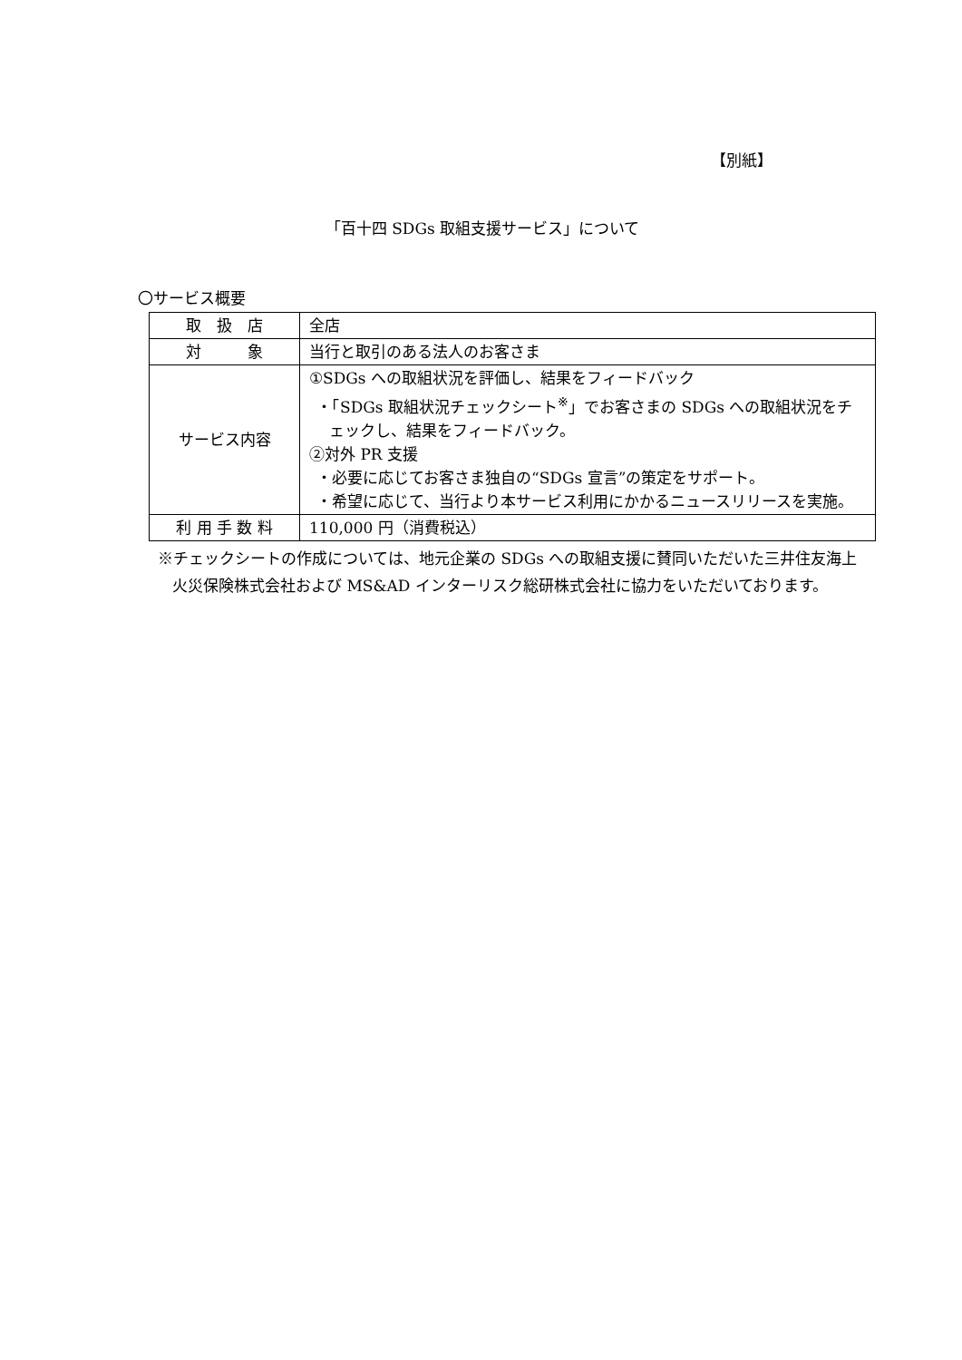【別紙】
「百十四 SDGs 取組支援サービス」について
〇サービス概要
| 取 扱 店 | 全店 |
| 対 象 | 当行と取引のある法人のお客さま |
| サービス内容 | ①SDGs への取組状況を評価し、結果をフィードバック ・「SDGs 取組状況チェックシート<sup>※</sup>」でお客さまの SDGs への取組状況をチェックし、結果をフィードバック。 ②対外 PR 支援 ・必要に応じてお客さま独自の“SDGs 宣言”の策定をサポート。 ・希望に応じて、当行より本サービス利用にかかるニュースリリースを実施。 |
| 利 用 手 数 料 | 110,000 円（消費税込） |
※チェックシートの作成については、地元企業の SDGs への取組支援に賛同いただいた三井住友海上火災保険株式会社および MS&AD インターリスク総研株式会社に協力をいただいております。